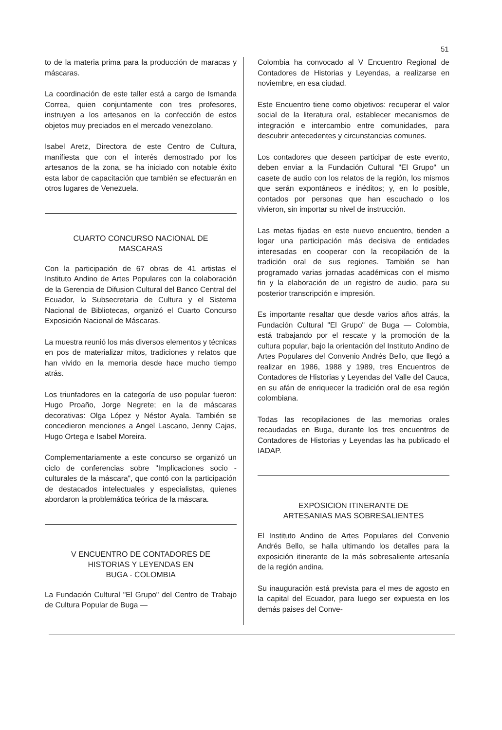51
to de la materia prima para la producción de maracas y máscaras.
La coordinación de este taller está a cargo de Ismanda Correa, quien conjuntamente con tres profesores, instruyen a los artesanos en la confección de estos objetos muy preciados en el mercado venezolano.
Isabel Aretz, Directora de este Centro de Cultura, manifiesta que con el interés demostrado por los artesanos de la zona, se ha iniciado con notable éxito esta labor de capacitación que también se efectuarán en otros lugares de Venezuela.
CUARTO CONCURSO NACIONAL DE
MASCARAS
Con la participación de 67 obras de 41 artistas el Instituto Andino de Artes Populares con la colaboración de la Gerencia de Difusion Cultural del Banco Central del Ecuador, la Subsecretaria de Cultura y el Sistema Nacional de Bibliotecas, organizó el Cuarto Concurso Exposición Nacional de Máscaras.
La muestra reunió los más diversos elementos y técnicas en pos de materializar mitos, tradiciones y relatos que han vivido en la memoria desde hace mucho tiempo atrás.
Los triunfadores en la categoría de uso popular fueron: Hugo Proaño, Jorge Negrete; en la de máscaras decorativas: Olga López y Néstor Ayala. También se concedieron menciones a Angel Lascano, Jenny Cajas, Hugo Ortega e Isabel Moreira.
Complementariamente a este concurso se organizó un ciclo de conferencias sobre "Implicaciones socio - culturales de la máscara", que contó con la participación de destacados intelectuales y especialistas, quienes abordaron la problemática teórica de la máscara.
V ENCUENTRO DE CONTADORES DE
HISTORIAS Y LEYENDAS EN
BUGA - COLOMBIA
La Fundación Cultural "El Grupo" del Centro de Trabajo de Cultura Popular de Buga —
Colombia ha convocado al V Encuentro Regional de Contadores de Historias y Leyendas, a realizarse en noviembre, en esa ciudad.
Este Encuentro tiene como objetivos: recuperar el valor social de la literatura oral, establecer mecanismos de integración e intercambio entre comunidades, para descubrir antecedentes y circunstancias comunes.
Los contadores que deseen participar de este evento, deben enviar a la Fundación Cultural "El Grupo" un casete de audio con los relatos de la región, los mismos que serán expontáneos e inéditos; y, en lo posible, contados por personas que han escuchado o los vivieron, sin importar su nivel de instrucción.
Las metas fijadas en este nuevo encuentro, tienden a logar una participación más decisiva de entidades interesadas en cooperar con la recopilación de la tradición oral de sus regiones. También se han programado varias jornadas académicas con el mismo fin y la elaboración de un registro de audio, para su posterior transcripción e impresión.
Es importante resaltar que desde varios años atrás, la Fundación Cultural "El Grupo" de Buga — Colombia, está trabajando por el rescate y la promoción de la cultura popular, bajo la orientación del Instituto Andino de Artes Populares del Convenio Andrés Bello, que llegó a realizar en 1986, 1988 y 1989, tres Encuentros de Contadores de Historias y Leyendas del Valle del Cauca, en su afán de enriquecer la tradición oral de esa región colombiana.
Todas las recopilaciones de las memorias orales recaudadas en Buga, durante los tres encuentros de Contadores de Historias y Leyendas las ha publicado el IADAP.
EXPOSICION ITINERANTE DE
ARTESANIAS MAS SOBRESALIENTES
El Instituto Andino de Artes Populares del Convenio Andrés Bello, se halla ultimando los detalles para la exposición itinerante de la más sobresaliente artesanía de la región andina.
Su inauguración está prevista para el mes de agosto en la capital del Ecuador, para luego ser expuesta en los demás paises del Conve-